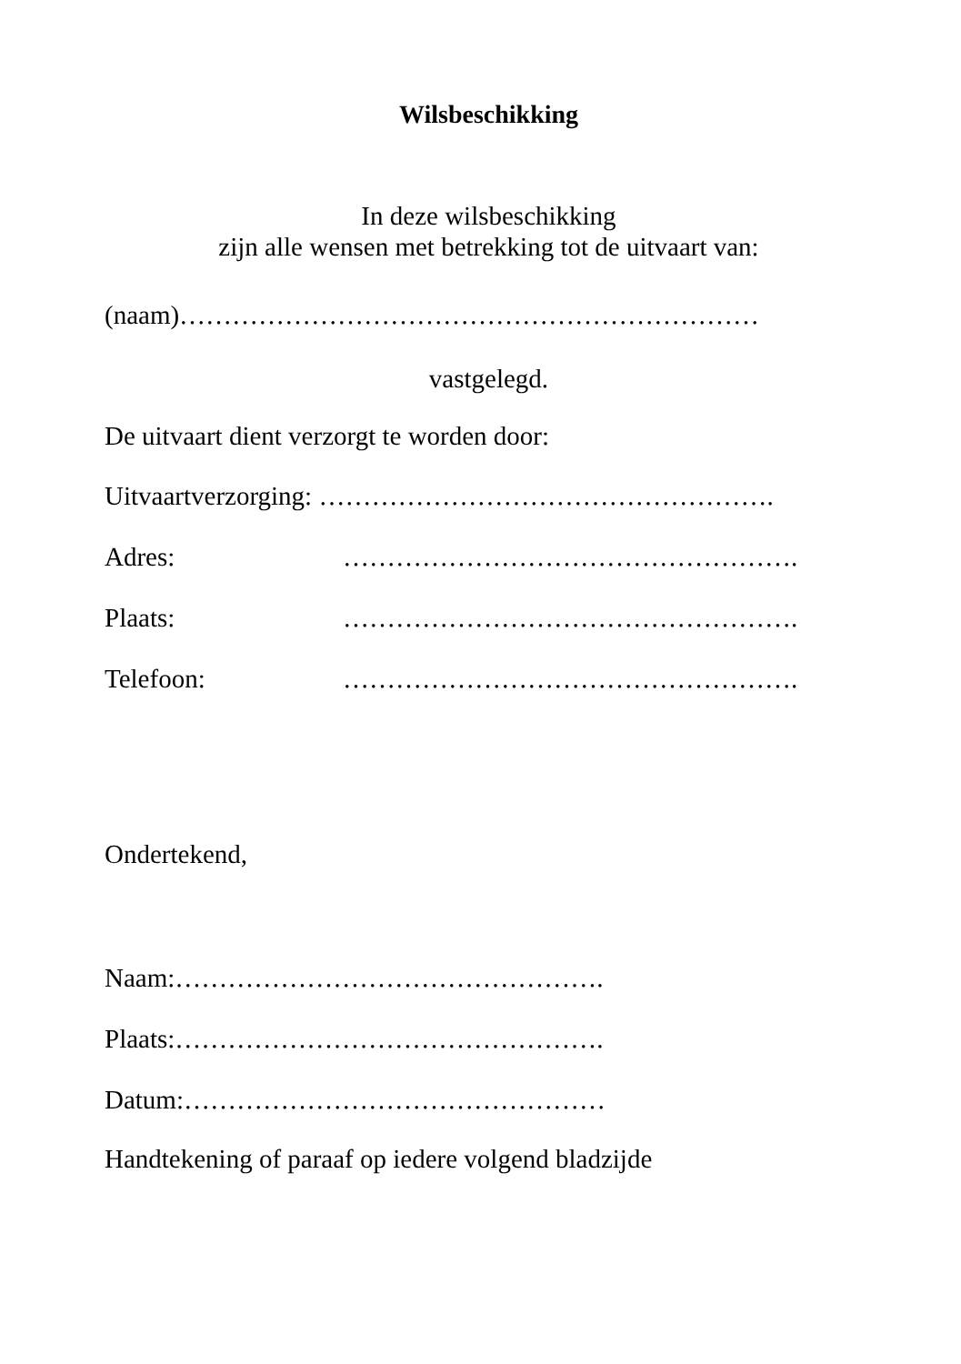Wilsbeschikking
In deze wilsbeschikking
zijn alle wensen met betrekking tot de uitvaart van:
(naam)…………………………………………………………
vastgelegd.
De uitvaart dient verzorgt te worden door:
Uitvaartverzorging: …………………………………………….
Adres: …………………………………………….
Plaats: …………………………………………….
Telefoon: …………………………………………….
Ondertekend,
Naam:………………………………………….
Plaats:………………………………………….
Datum:…………………………………………
Handtekening of paraaf op iedere volgend bladzijde